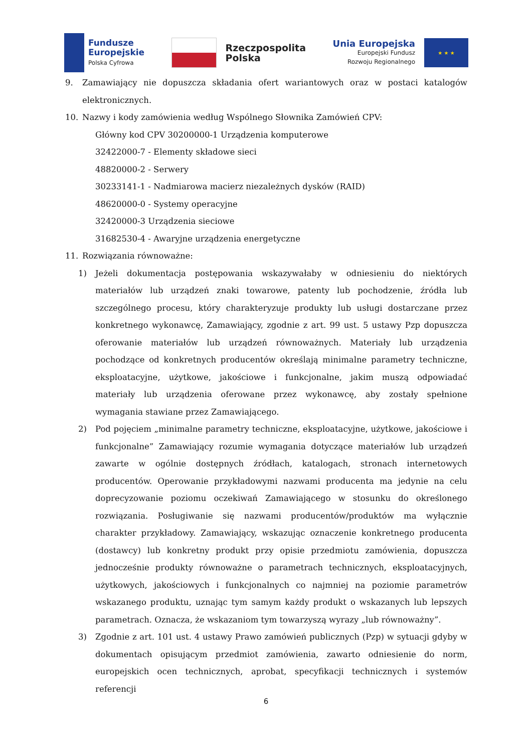Fundusze
Europejskie
Polska Cyfrowa
Rzeczpospolita
Polska
Unia Europejska
Europejski Fundusz
Rozwoju Regionalnego
★ ★ ★
9. Zamawiający nie dopuszcza składania ofert wariantowych oraz w postaci katalogów elektronicznych.
10. Nazwy i kody zamówienia według Wspólnego Słownika Zamówień CPV:
Główny kod CPV 30200000-1 Urządzenia komputerowe
32422000-7 - Elementy składowe sieci
48820000-2 - Serwery
30233141-1 - Nadmiarowa macierz niezależnych dysków (RAID)
48620000-0 - Systemy operacyjne
32420000-3 Urządzenia sieciowe
31682530-4 - Awaryjne urządzenia energetyczne
11. Rozwiązania równoważne:
1) Jeżeli dokumentacja postępowania wskazywałaby w odniesieniu do niektórych materiałów lub urządzeń znaki towarowe, patenty lub pochodzenie, źródła lub szczególnego procesu, który charakteryzuje produkty lub usługi dostarczane przez konkretnego wykonawcę, Zamawiający, zgodnie z art. 99 ust. 5 ustawy Pzp dopuszcza oferowanie materiałów lub urządzeń równoważnych. Materiały lub urządzenia pochodzące od konkretnych producentów określają minimalne parametry techniczne, eksploatacyjne, użytkowe, jakościowe i funkcjonalne, jakim muszą odpowiadać materiały lub urządzenia oferowane przez wykonawcę, aby zostały spełnione wymagania stawiane przez Zamawiającego.
2) Pod pojęciem „minimalne parametry techniczne, eksploatacyjne, użytkowe, jakościowe i funkcjonalne” Zamawiający rozumie wymagania dotyczące materiałów lub urządzeń zawarte w ogólnie dostępnych źródłach, katalogach, stronach internetowych producentów. Operowanie przykładowymi nazwami producenta ma jedynie na celu doprecyzowanie poziomu oczekiwań Zamawiającego w stosunku do określonego rozwiązania. Posługiwanie się nazwami producentów/produktów ma wyłącznie charakter przykładowy. Zamawiający, wskazując oznaczenie konkretnego producenta (dostawcy) lub konkretny produkt przy opisie przedmiotu zamówienia, dopuszcza jednocześnie produkty równoważne o parametrach technicznych, eksploatacyjnych, użytkowych, jakościowych i funkcjonalnych co najmniej na poziomie parametrów wskazanego produktu, uznając tym samym każdy produkt o wskazanych lub lepszych parametrach. Oznacza, że wskazaniom tym towarzyszą wyrazy „lub równoważny”.
3) Zgodnie z art. 101 ust. 4 ustawy Prawo zamówień publicznych (Pzp) w sytuacji gdyby w dokumentach opisującym przedmiot zamówienia, zawarto odniesienie do norm, europejskich ocen technicznych, aprobat, specyfikacji technicznych i systemów referencji
6